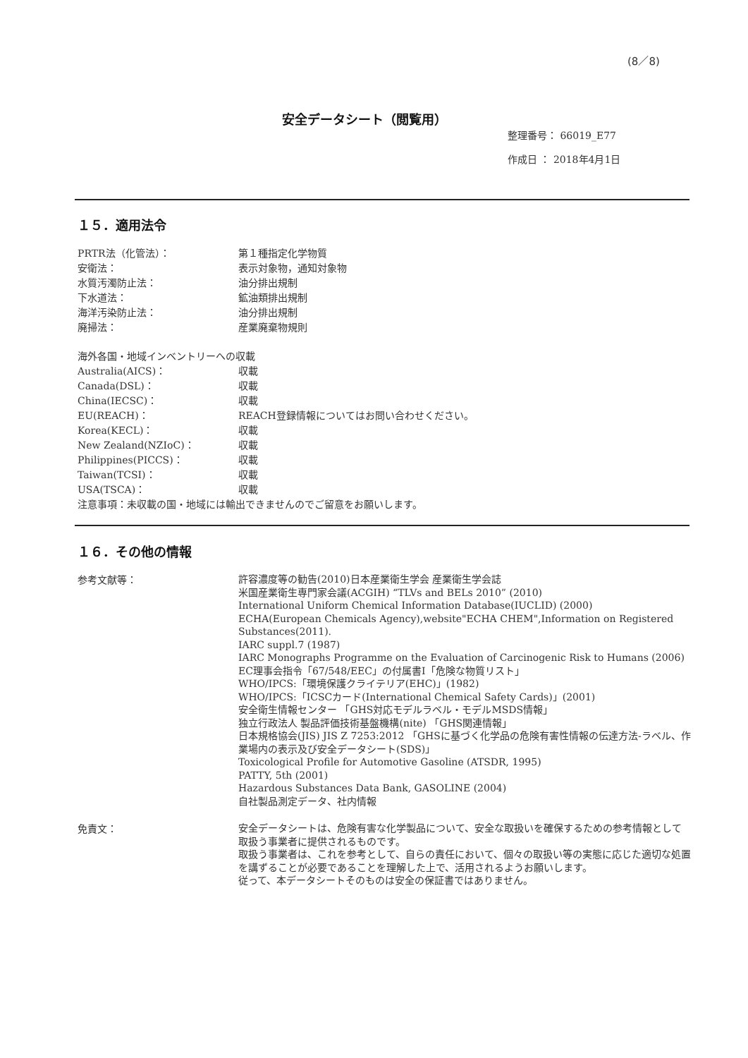(8／8)
安全データシート（閲覧用）
整理番号： 66019_E77
作成日 ： 2018年4月1日
１５．適用法令
PRTR法（化管法）： 第１種指定化学物質
安衛法： 表示対象物，通知対象物
水質汚濁防止法： 油分排出規制
下水道法： 鉱油類排出規制
海洋汚染防止法： 油分排出規制
廃掃法： 産業廃棄物規則
海外各国・地域インベントリーへの収載
Australia(AICS)： 収載
Canada(DSL)： 収載
China(IECSC)： 収載
EU(REACH)： REACH登録情報についてはお問い合わせください。
Korea(KECL)： 収載
New Zealand(NZIoC)： 収載
Philippines(PICCS)： 収載
Taiwan(TCSI)： 収載
USA(TSCA)： 収載
注意事項：未収載の国・地域には輸出できませんのでご留意をお願いします。
１６．その他の情報
参考文献等：
許容濃度等の勧告(2010)日本産業衛生学会 産業衛生学会誌
米国産業衛生専門家会議(ACGIH) “TLVs and BELs 2010” (2010)
International Uniform Chemical Information Database(IUCLID) (2000)
ECHA(European Chemicals Agency),website"ECHA CHEM",Information on Registered Substances(2011).
IARC suppl.7 (1987)
IARC Monographs Programme on the Evaluation of Carcinogenic Risk to Humans (2006)
EC理事会指令「67/548/EEC」の付属書I「危険な物質リスト」
WHO/IPCS:「環境保護クライテリア(EHC)」(1982)
WHO/IPCS:「ICSCカード(International Chemical Safety Cards)」(2001)
安全衛生情報センター 「GHS対応モデルラベル・モデルMSDS情報」
独立行政法人 製品評価技術基盤機構(nite) 「GHS関連情報」
日本規格協会(JIS) JIS Z 7253:2012 「GHSに基づく化学品の危険有害性情報の伝達方法-ラベル、作業場内の表示及び安全データシート(SDS)」
Toxicological Profile for Automotive Gasoline (ATSDR, 1995)
PATTY, 5th (2001)
Hazardous Substances Data Bank, GASOLINE (2004)
自社製品測定データ、社内情報
免責文：
安全データシートは、危険有害な化学製品について、安全な取扱いを確保するための参考情報として取扱う事業者に提供されるものです。
取扱う事業者は、これを参考として、自らの責任において、個々の取扱い等の実態に応じた適切な処置を講ずることが必要であることを理解した上で、活用されるようお願いします。
従って、本データシートそのものは安全の保証書ではありません。